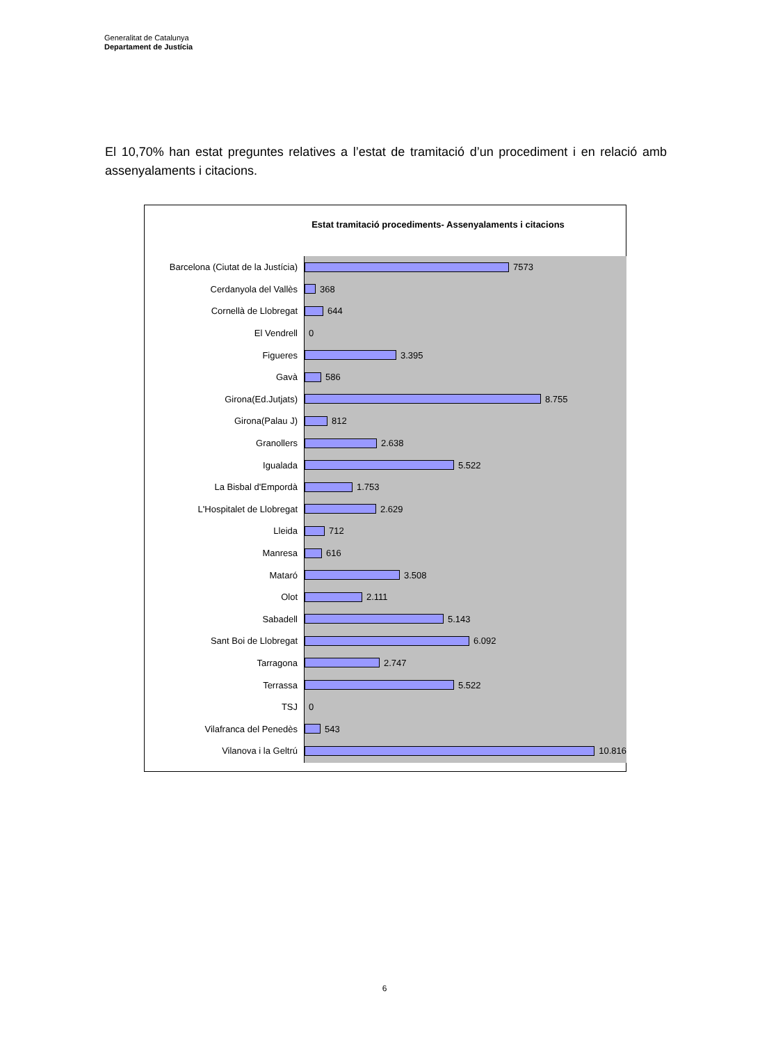Generalitat de Catalunya
Departament de Justícia
El 10,70% han estat preguntes relatives a l’estat de tramitació d’un procediment i en relació amb assenyalaments i citacions.
Estat tramitació procediments- Assenyalaments i citacions
Barcelona (Ciutat de la Justícia)
7573
Cerdanyola del Vallès
368
Cornellà de Llobregat
644
El Vendrell 0
Figueres
3.395
Gavà
586
Girona(Ed.Jutjats)
8.755
Girona(Palau J)
812
Granollers
2.638
Igualada
5.522
La Bisbal d'Empordà
1.753
L'Hospitalet de Llobregat
2.629
Lleida
712
Manresa
616
Mataró
3.508
Olot
2.111
Sabadell
5.143
Sant Boi de Llobregat
6.092
Tarragona
2.747
Terrassa
5.522
TSJ 0
Vilafranca del Penedès
543
Vilanova i la Geltrú
10.816
6